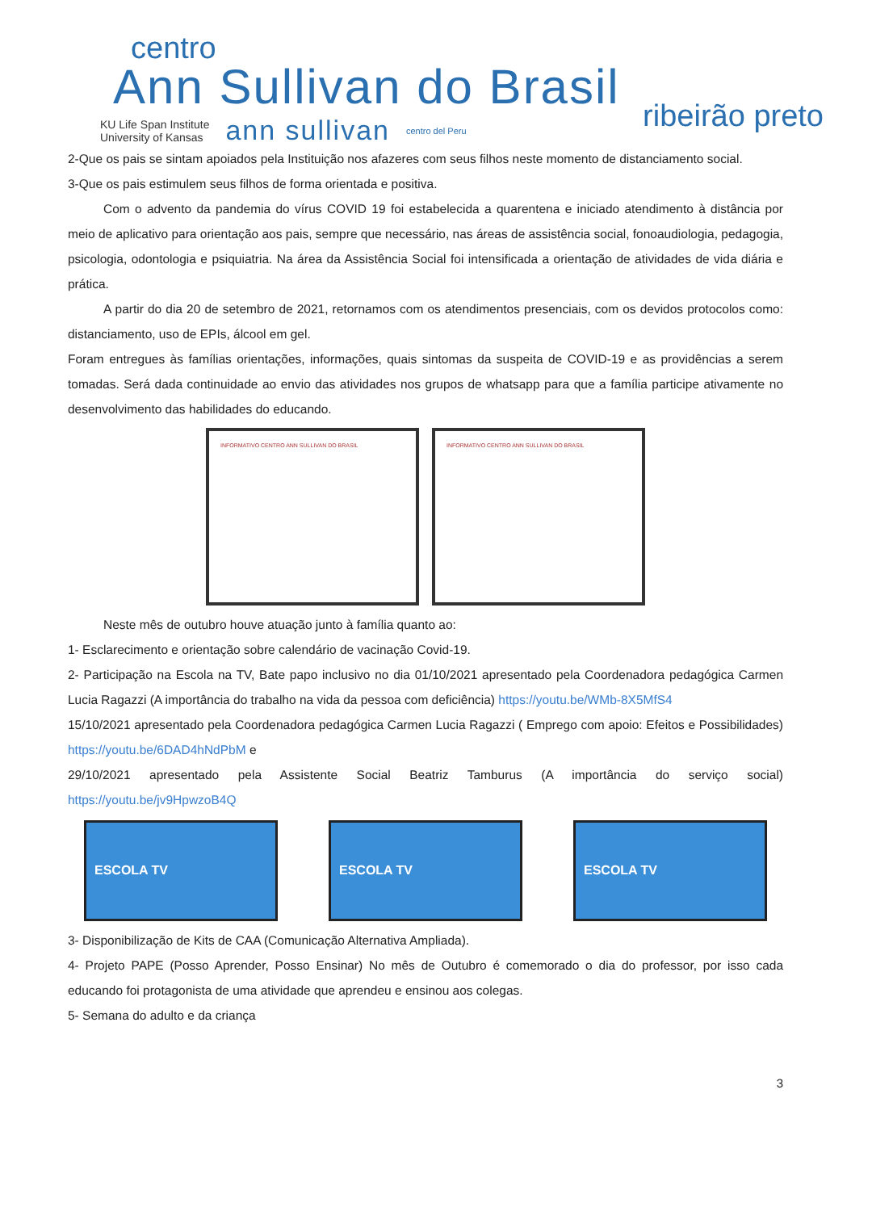centro
Ann Sullivan do Brasil
ribeirão preto
KU Life Span Institute
University of Kansas ann sullivan centro del Peru
2-Que os pais se sintam apoiados pela Instituição nos afazeres com seus filhos neste momento de distanciamento social.
3-Que os pais estimulem seus filhos de forma orientada e positiva.
Com o advento da pandemia do vírus COVID 19 foi estabelecida a quarentena e iniciado atendimento à distância por meio de aplicativo para orientação aos pais, sempre que necessário, nas áreas de assistência social, fonoaudiologia, pedagogia, psicologia, odontologia e psiquiatria. Na área da Assistência Social foi intensificada a orientação de atividades de vida diária e prática.
A partir do dia 20 de setembro de 2021, retornamos com os atendimentos presenciais, com os devidos protocolos como: distanciamento, uso de EPIs, álcool em gel.
Foram entregues às famílias orientações, informações, quais sintomas da suspeita de COVID-19 e as providências a serem tomadas. Será dada continuidade ao envio das atividades nos grupos de whatsapp para que a família participe ativamente no desenvolvimento das habilidades do educando.
INFORMATIVO CENTRO ANN SULLIVAN DO BRASIL INFORMATIVO CENTRO ANN SULLIVAN DO BRASIL
Neste mês de outubro houve atuação junto à família quanto ao:
1- Esclarecimento e orientação sobre calendário de vacinação Covid-19.
2- Participação na Escola na TV, Bate papo inclusivo no dia 01/10/2021 apresentado pela Coordenadora pedagógica Carmen Lucia Ragazzi (A importância do trabalho na vida da pessoa com deficiência) https://youtu.be/WMb-8X5MfS4
15/10/2021 apresentado pela Coordenadora pedagógica Carmen Lucia Ragazzi ( Emprego com apoio: Efeitos e Possibilidades) https://youtu.be/6DAD4hNdPbM e
29/10/2021 apresentado pela Assistente Social Beatriz Tamburus (A importância do serviço social) https://youtu.be/jv9HpwzoB4Q
ESCOLA TV ESCOLA TV ESCOLA TV
3- Disponibilização de Kits de CAA (Comunicação Alternativa Ampliada).
4- Projeto PAPE (Posso Aprender, Posso Ensinar) No mês de Outubro é comemorado o dia do professor, por isso cada educando foi protagonista de uma atividade que aprendeu e ensinou aos colegas.
5- Semana do adulto e da criança
3